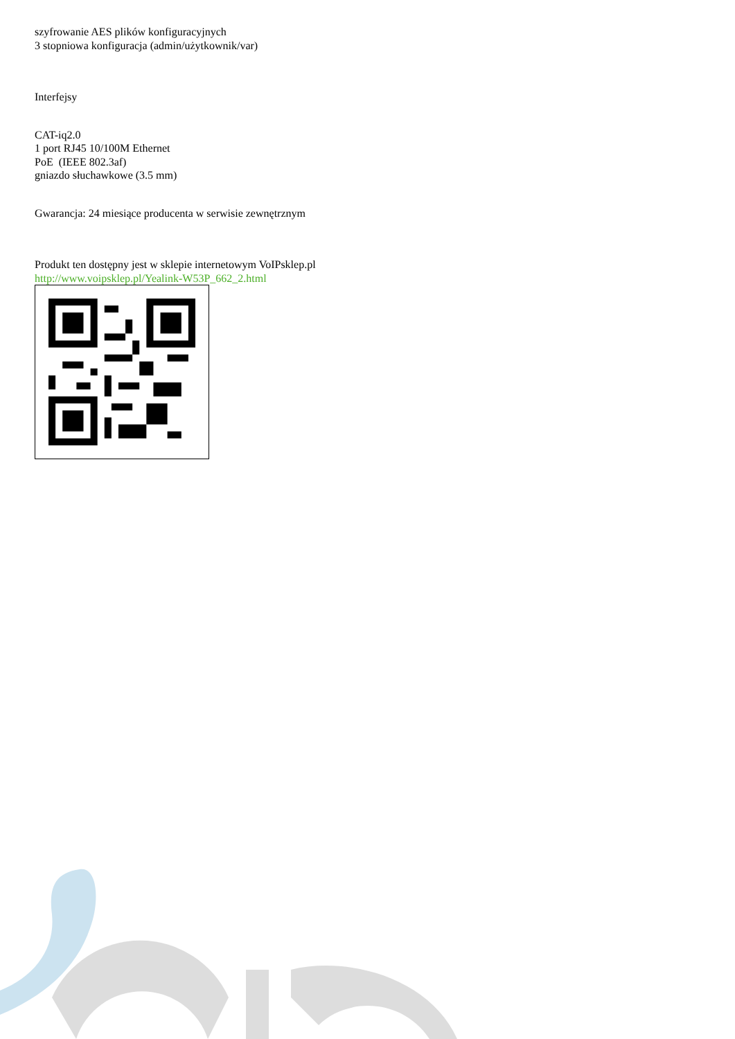szyfrowanie AES plików konfiguracyjnych
3 stopniowa konfiguracja (admin/użytkownik/var)
Interfejsy
CAT-iq2.0
1 port RJ45 10/100M Ethernet
PoE (IEEE 802.3af)
gniazdo słuchawkowe (3.5 mm)
Gwarancja: 24 miesiące producenta w serwisie zewnętrznym
Produkt ten dostępny jest w sklepie internetowym VoIPsklep.pl
http://www.voipsklep.pl/Yealink-W53P_662_2.html